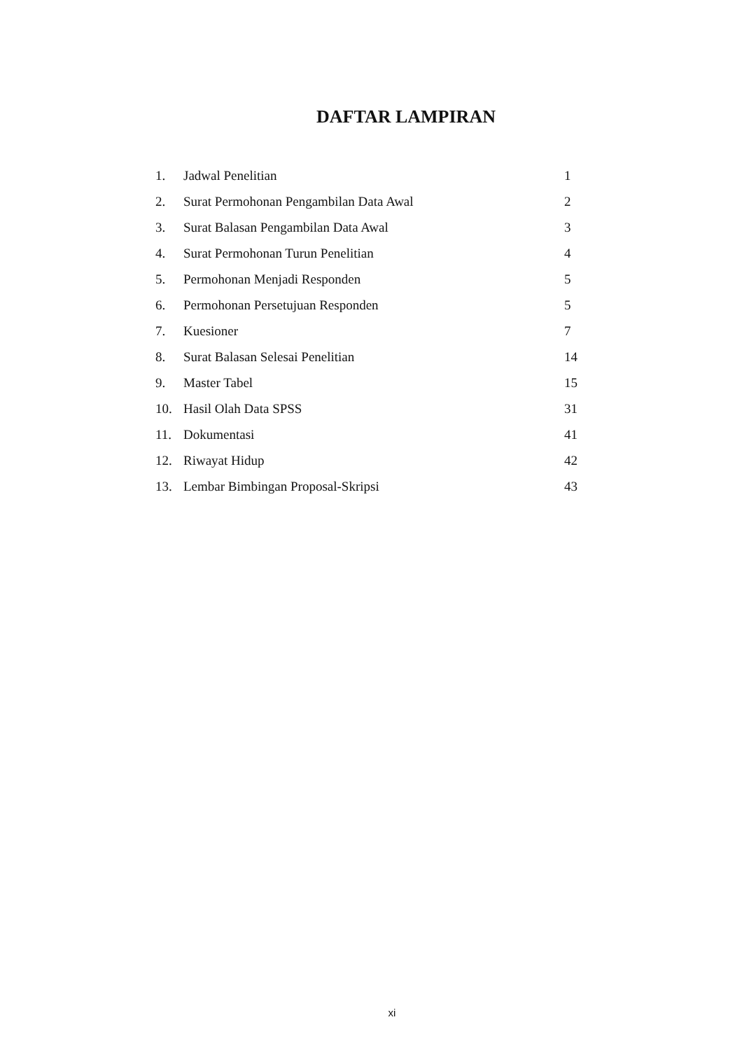DAFTAR LAMPIRAN
| 1. | Jadwal Penelitian | 1 |
| 2. | Surat Permohonan Pengambilan Data Awal | 2 |
| 3. | Surat Balasan Pengambilan Data Awal | 3 |
| 4. | Surat Permohonan Turun Penelitian | 4 |
| 5. | Permohonan Menjadi Responden | 5 |
| 6. | Permohonan Persetujuan Responden | 5 |
| 7. | Kuesioner | 7 |
| 8. | Surat Balasan Selesai Penelitian | 14 |
| 9. | Master Tabel | 15 |
| 10. | Hasil Olah Data SPSS | 31 |
| 11. | Dokumentasi | 41 |
| 12. | Riwayat Hidup | 42 |
| 13. | Lembar Bimbingan Proposal-Skripsi | 43 |
xi